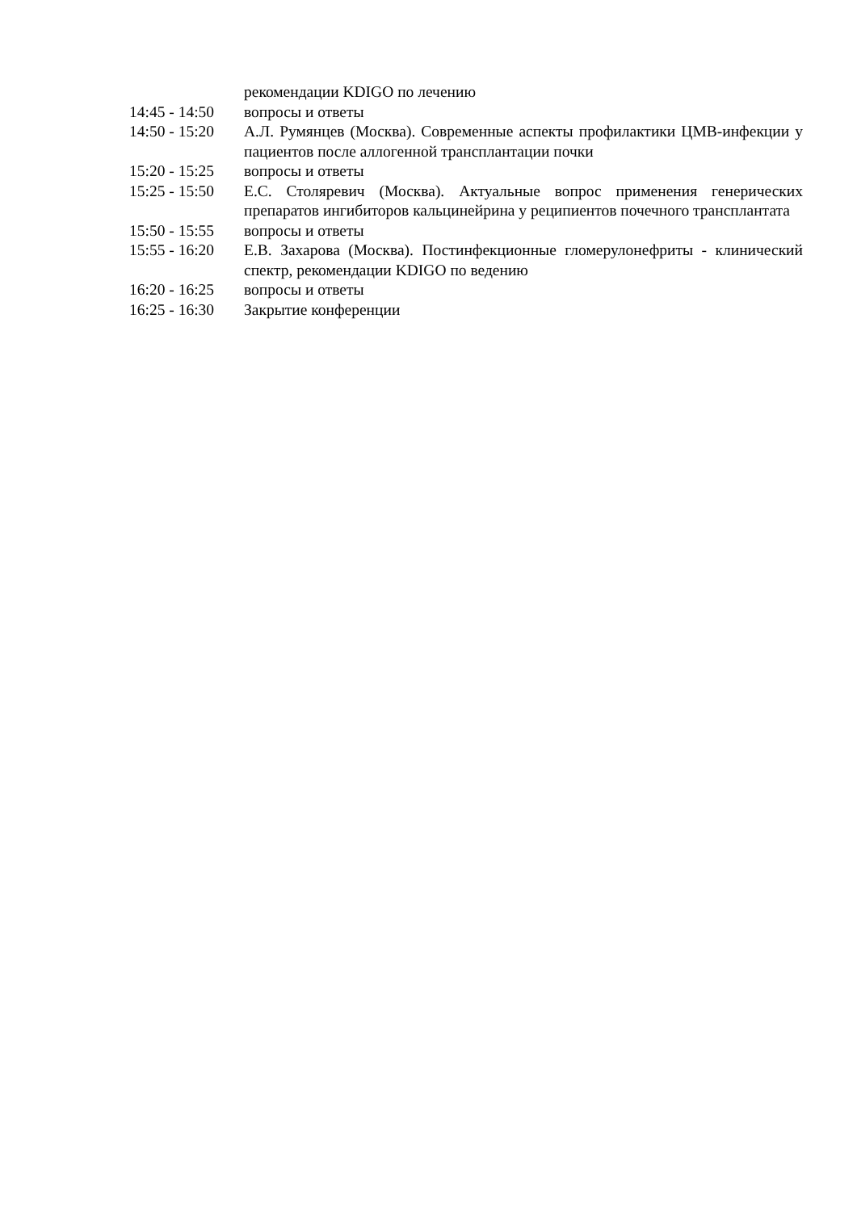| | рекомендации KDIGO по лечению |
| 14:45 - 14:50 | вопросы и ответы |
| 14:50 - 15:20 | А.Л. Румянцев (Москва). Современные аспекты профилактики ЦМВ-инфекции у пациентов после аллогенной трансплантации почки |
| 15:20 - 15:25 | вопросы и ответы |
| 15:25 - 15:50 | Е.С. Столяревич (Москва). Актуальные вопрос применения генерических препаратов ингибиторов кальцинейрина у реципиентов почечного трансплантата |
| 15:50 - 15:55 | вопросы и ответы |
| 15:55 - 16:20 | Е.В. Захарова (Москва). Постинфекционные гломерулонефриты - клинический спектр, рекомендации KDIGO по ведению |
| 16:20 - 16:25 | вопросы и ответы |
| 16:25 - 16:30 | Закрытие конференции |